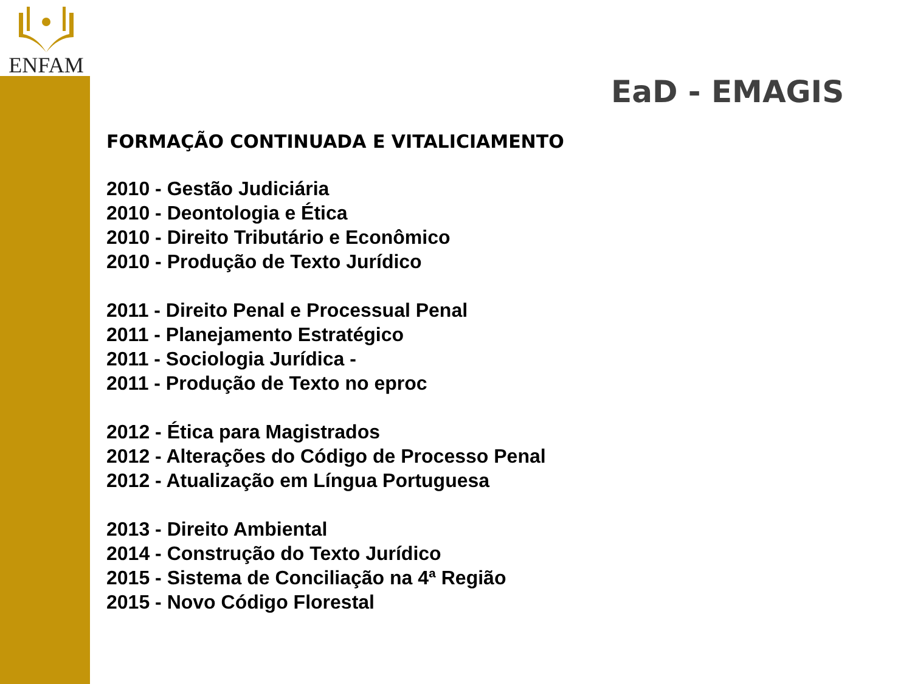ENFAM
EaD - EMAGIS
FORMAÇÃO CONTINUADA E VITALICIAMENTO
2010 - Gestão Judiciária
2010 - Deontologia e Ética
2010 - Direito Tributário e Econômico
2010 - Produção de Texto Jurídico
2011 - Direito Penal e Processual Penal
2011 - Planejamento Estratégico
2011 - Sociologia Jurídica -
2011 - Produção de Texto no eproc
2012 - Ética para Magistrados
2012 - Alterações do Código de Processo Penal
2012 - Atualização em Língua Portuguesa
2013 - Direito Ambiental
2014 - Construção do Texto Jurídico
2015 - Sistema de Conciliação na 4ª Região
2015 - Novo Código Florestal